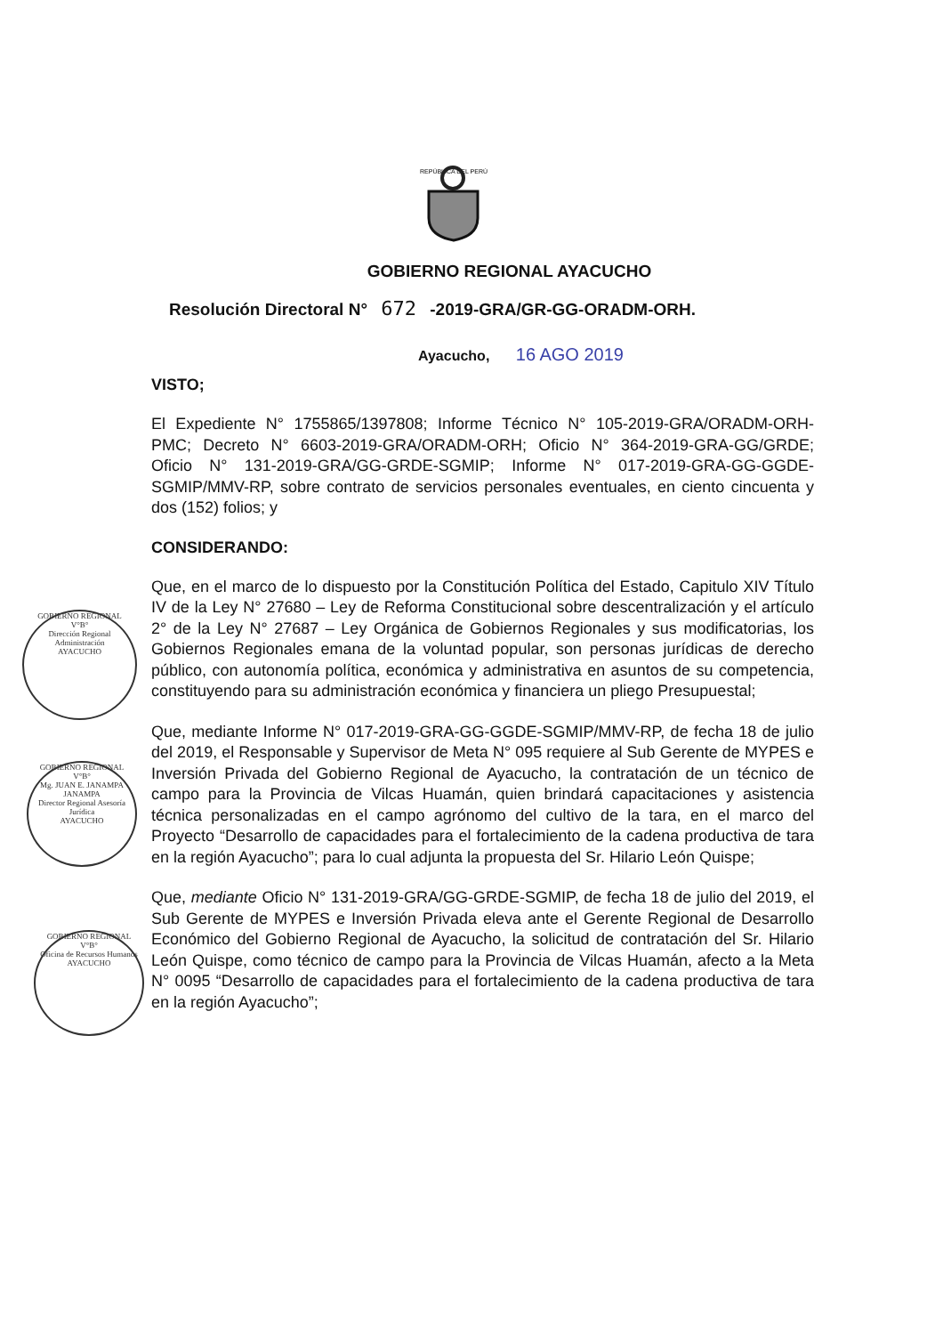REPÚBLICA DEL PERÚ
GOBIERNO REGIONAL
V°B°
Dirección Regional Administración
AYACUCHO
GOBIERNO REGIONAL
V°B°
Mg. JUAN E. JANAMPA JANAMPA
Director Regional Asesoría Jurídica
AYACUCHO
GOBIERNO REGIONAL
V°B°
Oficina de Recursos Humanos
AYACUCHO
GOBIERNO REGIONAL AYACUCHO
Resolución Directoral N° 672 -2019-GRA/GR-GG-ORADM-ORH.
Ayacucho, 16 AGO 2019
VISTO;
El Expediente N° 1755865/1397808; Informe Técnico N° 105-2019-GRA/ORADM-ORH-PMC; Decreto N° 6603-2019-GRA/ORADM-ORH; Oficio N° 364-2019-GRA-GG/GRDE; Oficio N° 131-2019-GRA/GG-GRDE-SGMIP; Informe N° 017-2019-GRA-GG-GGDE-SGMIP/MMV-RP, sobre contrato de servicios personales eventuales, en ciento cincuenta y dos (152) folios; y
CONSIDERANDO:
Que, en el marco de lo dispuesto por la Constitución Política del Estado, Capitulo XIV Título IV de la Ley N° 27680 – Ley de Reforma Constitucional sobre descentralización y el artículo 2° de la Ley N° 27687 – Ley Orgánica de Gobiernos Regionales y sus modificatorias, los Gobiernos Regionales emana de la voluntad popular, son personas jurídicas de derecho público, con autonomía política, económica y administrativa en asuntos de su competencia, constituyendo para su administración económica y financiera un pliego Presupuestal;
Que, mediante Informe N° 017-2019-GRA-GG-GGDE-SGMIP/MMV-RP, de fecha 18 de julio del 2019, el Responsable y Supervisor de Meta N° 095 requiere al Sub Gerente de MYPES e Inversión Privada del Gobierno Regional de Ayacucho, la contratación de un técnico de campo para la Provincia de Vilcas Huamán, quien brindará capacitaciones y asistencia técnica personalizadas en el campo agrónomo del cultivo de la tara, en el marco del Proyecto “Desarrollo de capacidades para el fortalecimiento de la cadena productiva de tara en la región Ayacucho”; para lo cual adjunta la propuesta del Sr. Hilario León Quispe;
Que, mediante Oficio N° 131-2019-GRA/GG-GRDE-SGMIP, de fecha 18 de julio del 2019, el Sub Gerente de MYPES e Inversión Privada eleva ante el Gerente Regional de Desarrollo Económico del Gobierno Regional de Ayacucho, la solicitud de contratación del Sr. Hilario León Quispe, como técnico de campo para la Provincia de Vilcas Huamán, afecto a la Meta N° 0095 “Desarrollo de capacidades para el fortalecimiento de la cadena productiva de tara en la región Ayacucho”;